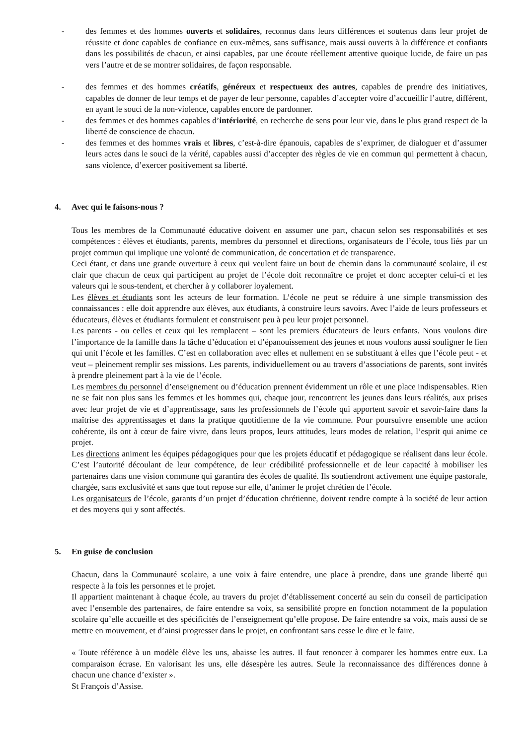- des femmes et des hommes ouverts et solidaires, reconnus dans leurs différences et soutenus dans leur projet de réussite et donc capables de confiance en eux-mêmes, sans suffisance, mais aussi ouverts à la différence et confiants dans les possibilités de chacun, et ainsi capables, par une écoute réellement attentive quoique lucide, de faire un pas vers l’autre et de se montrer solidaires, de façon responsable.
- des femmes et des hommes créatifs, généreux et respectueux des autres, capables de prendre des initiatives, capables de donner de leur temps et de payer de leur personne, capables d’accepter voire d’accueillir l’autre, différent, en ayant le souci de la non-violence, capables encore de pardonner.
- des femmes et des hommes capables d’intériorité, en recherche de sens pour leur vie, dans le plus grand respect de la liberté de conscience de chacun.
- des femmes et des hommes vrais et libres, c’est-à-dire épanouis, capables de s’exprimer, de dialoguer et d’assumer leurs actes dans le souci de la vérité, capables aussi d’accepter des règles de vie en commun qui permettent à chacun, sans violence, d’exercer positivement sa liberté.
4. Avec qui le faisons-nous ?
Tous les membres de la Communauté éducative doivent en assumer une part, chacun selon ses responsabilités et ses compétences : élèves et étudiants, parents, membres du personnel et directions, organisateurs de l’école, tous liés par un projet commun qui implique une volonté de communication, de concertation et de transparence.
Ceci étant, et dans une grande ouverture à ceux qui veulent faire un bout de chemin dans la communauté scolaire, il est clair que chacun de ceux qui participent au projet de l’école doit reconnaître ce projet et donc accepter celui-ci et les valeurs qui le sous-tendent, et chercher à y collaborer loyalement.
Les élèves et étudiants sont les acteurs de leur formation. L’école ne peut se réduire à une simple transmission des connaissances : elle doit apprendre aux élèves, aux étudiants, à construire leurs savoirs. Avec l’aide de leurs professeurs et éducateurs, élèves et étudiants formulent et construisent peu à peu leur projet personnel.
Les parents - ou celles et ceux qui les remplacent – sont les premiers éducateurs de leurs enfants. Nous voulons dire l’importance de la famille dans la tâche d’éducation et d’épanouissement des jeunes et nous voulons aussi souligner le lien qui unit l’école et les familles. C’est en collaboration avec elles et nullement en se substituant à elles que l’école peut - et veut – pleinement remplir ses missions. Les parents, individuellement ou au travers d’associations de parents, sont invités à prendre pleinement part à la vie de l’école.
Les membres du personnel d’enseignement ou d’éducation prennent évidemment un rôle et une place indispensables. Rien ne se fait non plus sans les femmes et les hommes qui, chaque jour, rencontrent les jeunes dans leurs réalités, aux prises avec leur projet de vie et d’apprentissage, sans les professionnels de l’école qui apportent savoir et savoir-faire dans la maîtrise des apprentissages et dans la pratique quotidienne de la vie commune. Pour poursuivre ensemble une action cohérente, ils ont à cœur de faire vivre, dans leurs propos, leurs attitudes, leurs modes de relation, l’esprit qui anime ce projet.
Les directions animent les équipes pédagogiques pour que les projets éducatif et pédagogique se réalisent dans leur école. C’est l’autorité découlant de leur compétence, de leur crédibilité professionnelle et de leur capacité à mobiliser les partenaires dans une vision commune qui garantira des écoles de qualité. Ils soutiendront activement une équipe pastorale, chargée, sans exclusivité et sans que tout repose sur elle, d’animer le projet chrétien de l’école.
Les organisateurs de l’école, garants d’un projet d’éducation chrétienne, doivent rendre compte à la société de leur action et des moyens qui y sont affectés.
5. En guise de conclusion
Chacun, dans la Communauté scolaire, a une voix à faire entendre, une place à prendre, dans une grande liberté qui respecte à la fois les personnes et le projet.
Il appartient maintenant à chaque école, au travers du projet d’établissement concerté au sein du conseil de participation avec l’ensemble des partenaires, de faire entendre sa voix, sa sensibilité propre en fonction notamment de la population scolaire qu’elle accueille et des spécificités de l’enseignement qu’elle propose. De faire entendre sa voix, mais aussi de se mettre en mouvement, et d’ainsi progresser dans le projet, en confrontant sans cesse le dire et le faire.
« Toute référence à un modèle élève les uns, abaisse les autres. Il faut renoncer à comparer les hommes entre eux. La comparaison écrase. En valorisant les uns, elle désespère les autres. Seule la reconnaissance des différences donne à chacun une chance d’exister ».
St François d’Assise.